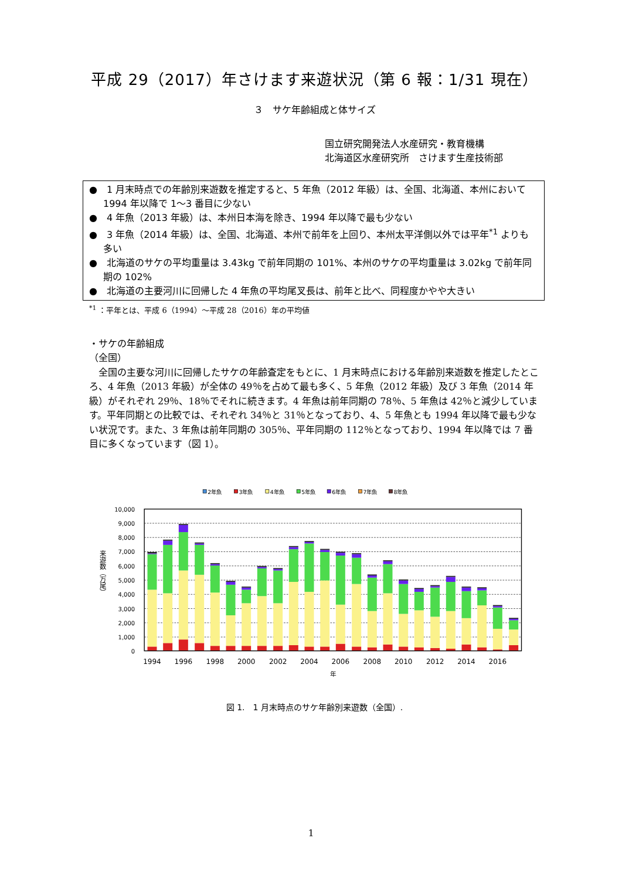平成 29（2017）年さけます来遊状況（第 6 報：1/31 現在）
３　サケ年齢組成と体サイズ
国立研究開発法人水産研究・教育機構
北海道区水産研究所　さけます生産技術部
●　1 月末時点での年齢別来遊数を推定すると、5 年魚（2012 年級）は、全国、北海道、本州において 1994 年以降で 1～3 番目に少ない
●　4 年魚（2013 年級）は、本州日本海を除き、1994 年以降で最も少ない
●　3 年魚（2014 年級）は、全国、北海道、本州で前年を上回り、本州太平洋側以外では平年<sup>*1</sup> よりも多い
●　北海道のサケの平均重量は 3.43kg で前年同期の 101%、本州のサケの平均重量は 3.02kg で前年同期の 102%
●　北海道の主要河川に回帰した 4 年魚の平均尾叉長は、前年と比べ、同程度かやや大きい
<sup>*1</sup> ：平年とは、平成 6（1994）～平成 28（2016）年の平均値
・サケの年齢組成
（全国）
　全国の主要な河川に回帰したサケの年齢査定をもとに、1 月末時点における年齢別来遊数を推定したところ、4 年魚（2013 年級）が全体の 49％を占めて最も多く、5 年魚（2012 年級）及び 3 年魚（2014 年級）がそれぞれ 29％、18％でそれに続きます。4 年魚は前年同期の 78％、5 年魚は 42％と減少しています。平年同期との比較では、それぞれ 34％と 31％となっており、4、5 年魚とも 1994 年以降で最も少ない状況です。また、3 年魚は前年同期の 305％、平年同期の 112％となっており、1994 年以降では 7 番目に多くなっています（図 1）。
2年魚
3年魚
4年魚
5年魚
6年魚
7年魚
8年魚
10,000
9,000
8,000
7,000
6,000
5,000
4,000
3,000
2,000
1,000
0
1994
1996
1998
2000
2002
2004
2006
2008
2010
2012
2014
2016
年
来遊数（万尾）
図 1.　1 月末時点のサケ年齢別来遊数（全国）.
1